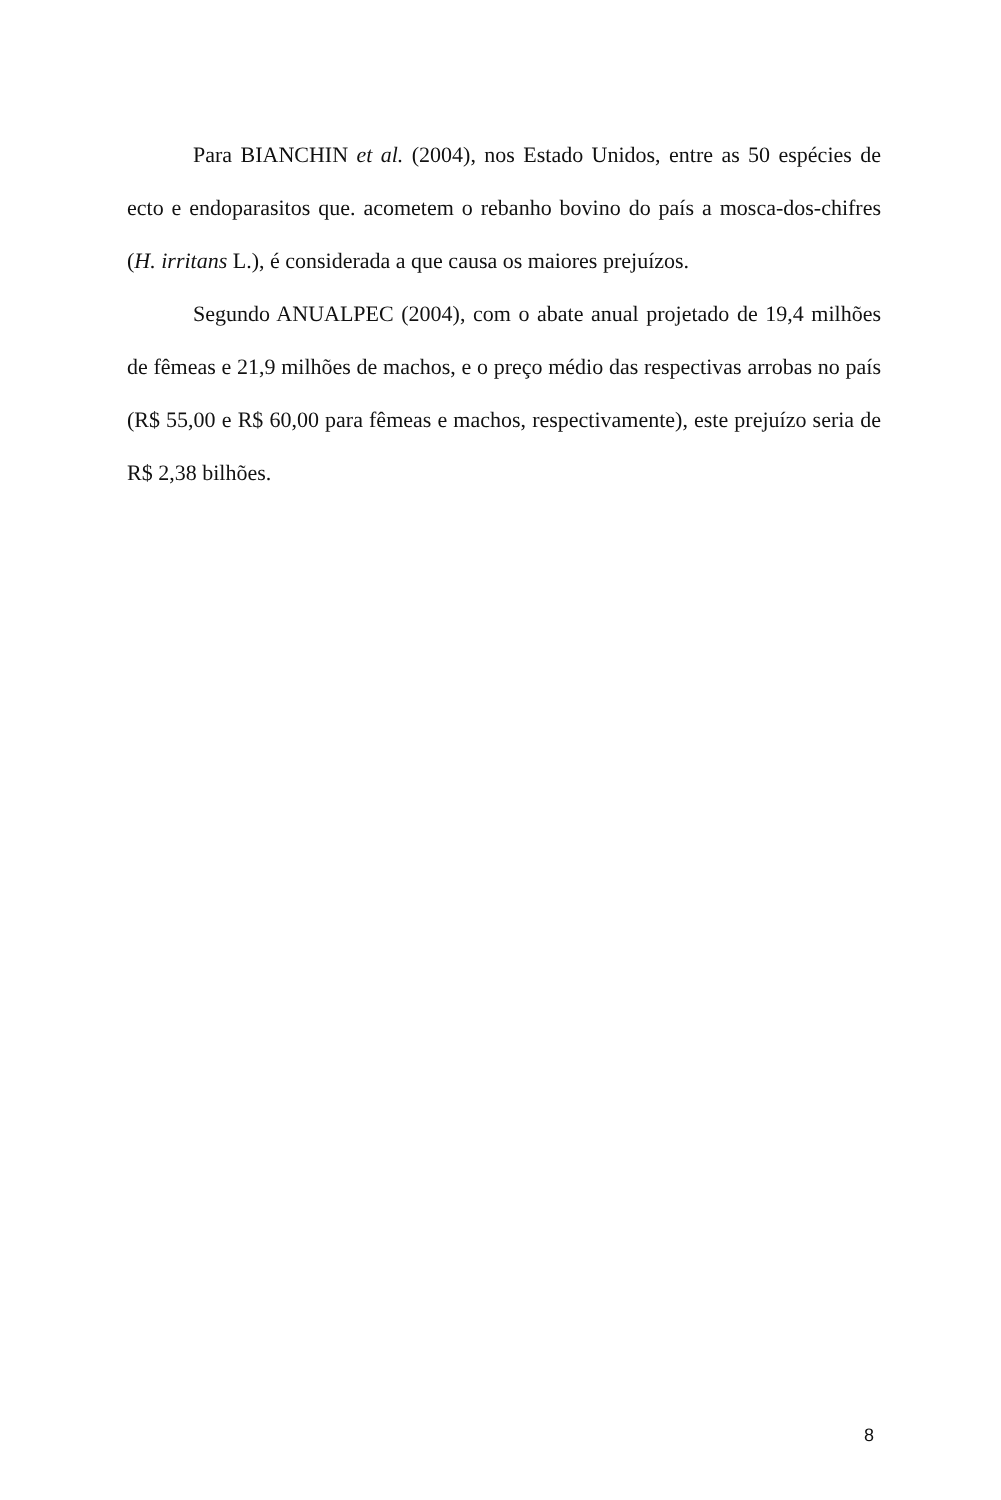Para BIANCHIN et al. (2004), nos Estado Unidos, entre as 50 espécies de ecto e endoparasitos que. acometem o rebanho bovino do país a mosca-dos-chifres (H. irritans L.), é considerada a que causa os maiores prejuízos.
Segundo ANUALPEC (2004), com o abate anual projetado de 19,4 milhões de fêmeas e 21,9 milhões de machos, e o preço médio das respectivas arrobas no país (R$ 55,00 e R$ 60,00 para fêmeas e machos, respectivamente), este prejuízo seria de R$ 2,38 bilhões.
8